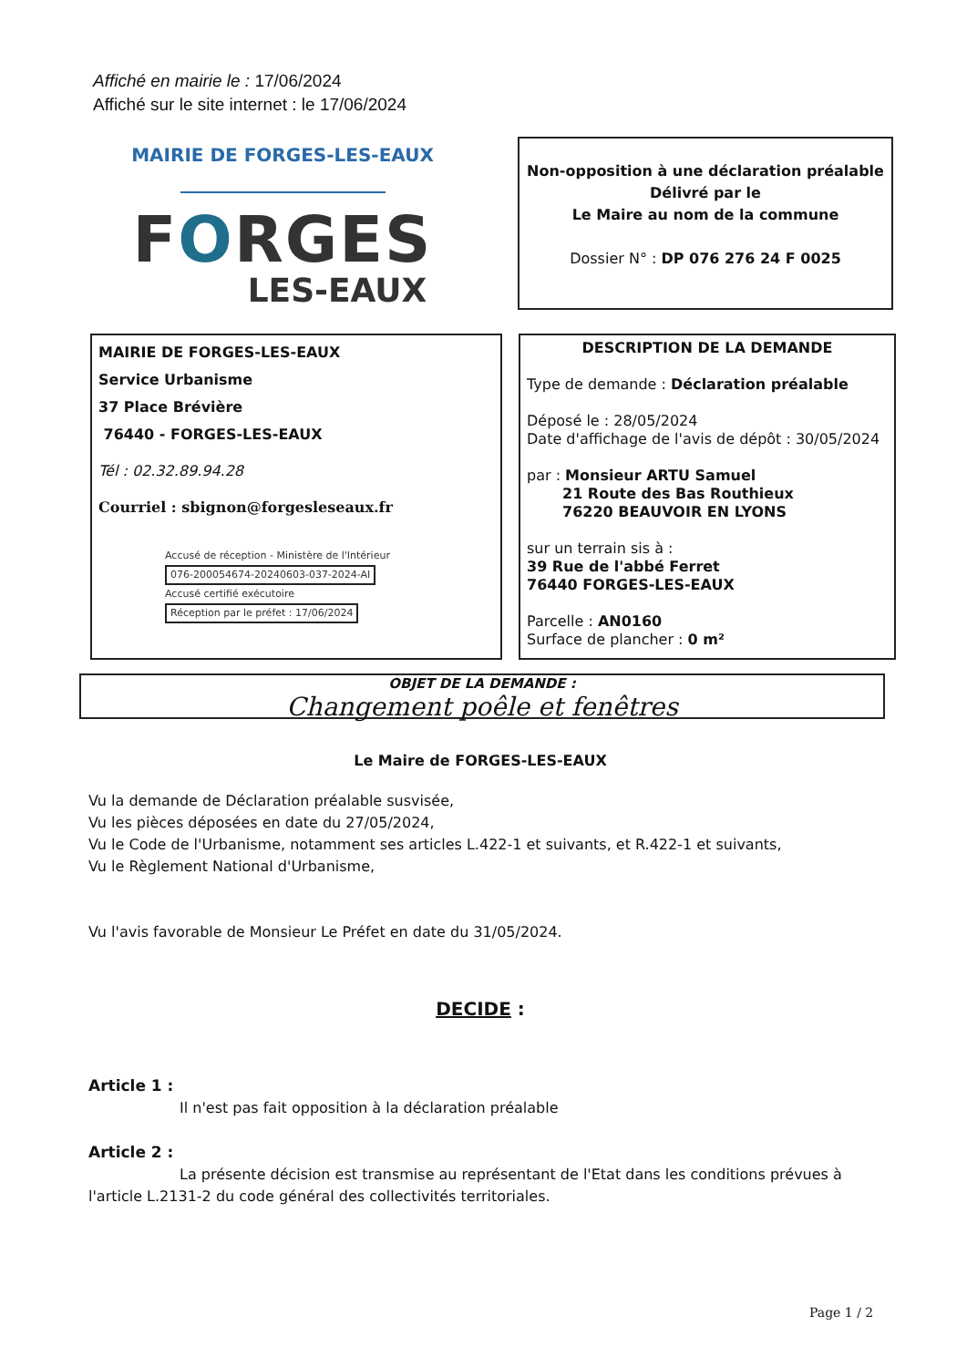Affiché en mairie le : 17/06/2024
Affiché sur le site internet : le 17/06/2024
MAIRIE DE FORGES-LES-EAUX
FORGES
LES-EAUX
Non-opposition à une déclaration préalable
Délivré par le
Le Maire au nom de la commune
Dossier N° : DP 076 276 24 F 0025
MAIRIE DE FORGES-LES-EAUX
Service Urbanisme
37 Place Brévière
76440 - FORGES-LES-EAUX
Tél : 02.32.89.94.28
Courriel : sbignon@forgesleseaux.fr
Accusé de réception - Ministère de l'Intérieur
076-200054674-20240603-037-2024-AI
Accusé certifié exécutoire
Réception par le préfet : 17/06/2024
DESCRIPTION DE LA DEMANDE
Type de demande : Déclaration préalable
Déposé le : 28/05/2024
Date d'affichage de l'avis de dépôt : 30/05/2024
par : Monsieur ARTU Samuel
21 Route des Bas Routhieux
76220 BEAUVOIR EN LYONS
sur un terrain sis à :
39 Rue de l'abbé Ferret
76440 FORGES-LES-EAUX
Parcelle : AN0160
Surface de plancher : 0 m²
OBJET DE LA DEMANDE :
Changement poêle et fenêtres
Le Maire de FORGES-LES-EAUX
Vu la demande de Déclaration préalable susvisée,
Vu les pièces déposées en date du 27/05/2024,
Vu le Code de l'Urbanisme, notamment ses articles L.422-1 et suivants, et R.422-1 et suivants,
Vu le Règlement National d'Urbanisme,
Vu l'avis favorable de Monsieur Le Préfet en date du 31/05/2024.
DECIDE :
Article 1 :
Il n'est pas fait opposition à la déclaration préalable
Article 2 :
La présente décision est transmise au représentant de l'Etat dans les conditions prévues à
l'article L.2131-2 du code général des collectivités territoriales.
Page 1 / 2